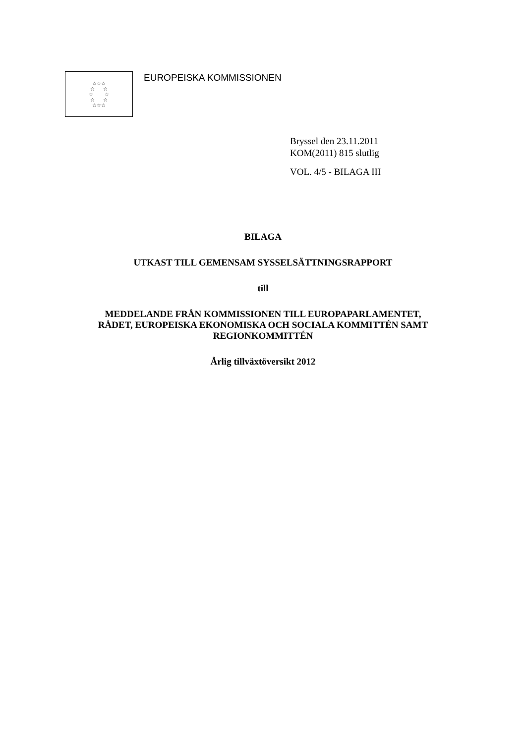☆☆☆
☆ ☆
☆ ☆
☆ ☆
☆☆☆
EUROPEISKA KOMMISSIONEN
Bryssel den 23.11.2011
KOM(2011) 815 slutlig
VOL. 4/5 - BILAGA III
BILAGA
UTKAST TILL GEMENSAM SYSSELSÄTTNINGSRAPPORT
till
MEDDELANDE FRÅN KOMMISSIONEN TILL EUROPAPARLAMENTET,
RÅDET, EUROPEISKA EKONOMISKA OCH SOCIALA KOMMITTÉN SAMT
REGIONKOMMITTÉN
Årlig tillväxtöversikt 2012